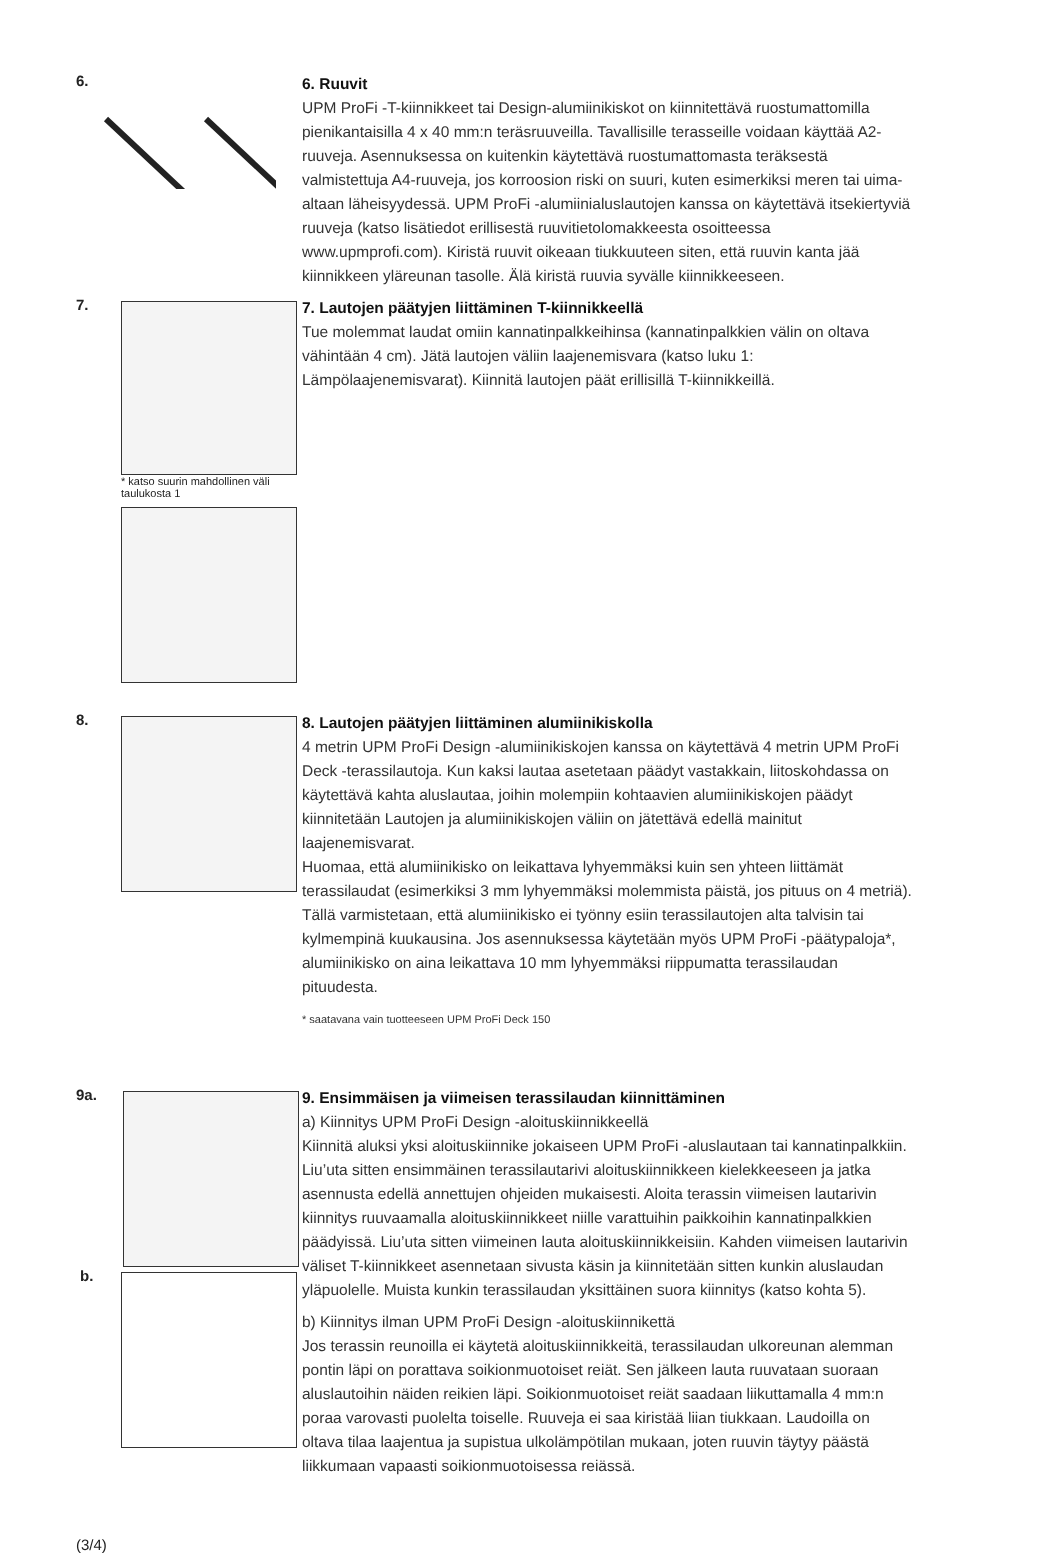6.
6. Ruuvit
UPM ProFi -T-kiinnikkeet tai Design-alumiinikiskot on kiinnitettävä ruostumattomilla pienikantaisilla 4 x 40 mm:n teräsruuveilla. Tavallisille terasseille voidaan käyttää A2-ruuveja. Asennuksessa on kuitenkin käytettävä ruostumattomasta teräksestä valmistettuja A4-ruuveja, jos korroosion riski on suuri, kuten esimerkiksi meren tai uima-altaan läheisyydessä. UPM ProFi -alumiinialuslautojen kanssa on käytettävä itsekiertyviä ruuveja (katso lisätiedot erillisestä ruuvitietolomakkeesta osoitteessa www.upmprofi.com). Kiristä ruuvit oikeaan tiukkuuteen siten, että ruuvin kanta jää kiinnikkeen yläreunan tasolle. Älä kiristä ruuvia syvälle kiinnikkeeseen.
7.
* katso suurin mahdollinen väli taulukosta 1
7. Lautojen päätyjen liittäminen T-kiinnikkeellä
Tue molemmat laudat omiin kannatinpalkkeihinsa (kannatinpalkkien välin on oltava vähintään 4 cm). Jätä lautojen väliin laajenemisvara (katso luku 1: Lämpölaajenemisvarat). Kiinnitä lautojen päät erillisillä T-kiinnikkeillä.
8.
8. Lautojen päätyjen liittäminen alumiinikiskolla
4 metrin UPM ProFi Design -alumiinikiskojen kanssa on käytettävä 4 metrin UPM ProFi Deck -terassilautoja. Kun kaksi lautaa asetetaan päädyt vastakkain, liitoskohdassa on käytettävä kahta aluslautaa, joihin molempiin kohtaavien alumiinikiskojen päädyt kiinnitetään Lautojen ja alumiinikiskojen väliin on jätettävä edellä mainitut laajenemisvarat.
Huomaa, että alumiinikisko on leikattava lyhyemmäksi kuin sen yhteen liittämät terassilaudat (esimerkiksi 3 mm lyhyemmäksi molemmista päistä, jos pituus on 4 metriä). Tällä varmistetaan, että alumiinikisko ei työnny esiin terassilautojen alta talvisin tai kylmempinä kuukausina. Jos asennuksessa käytetään myös UPM ProFi -päätypaloja*, alumiinikisko on aina leikattava 10 mm lyhyemmäksi riippumatta terassilaudan pituudesta.
* saatavana vain tuotteeseen UPM ProFi Deck 150
9a.
b.
9. Ensimmäisen ja viimeisen terassilaudan kiinnittäminen
a) Kiinnitys UPM ProFi Design -aloituskiinnikkeellä
Kiinnitä aluksi yksi aloituskiinnike jokaiseen UPM ProFi -aluslautaan tai kannatinpalkkiin. Liu’uta sitten ensimmäinen terassilautarivi aloituskiinnikkeen kielekkeeseen ja jatka asennusta edellä annettujen ohjeiden mukaisesti. Aloita terassin viimeisen lautarivin kiinnitys ruuvaamalla aloituskiinnikkeet niille varattuihin paikkoihin kannatinpalkkien päädyissä. Liu’uta sitten viimeinen lauta aloituskiinnikkeisiin. Kahden viimeisen lautarivin väliset T-kiinnikkeet asennetaan sivusta käsin ja kiinnitetään sitten kunkin aluslaudan yläpuolelle. Muista kunkin terassilaudan yksittäinen suora kiinnitys (katso kohta 5).
b) Kiinnitys ilman UPM ProFi Design -aloituskiinnikettä
Jos terassin reunoilla ei käytetä aloituskiinnikkeitä, terassilaudan ulkoreunan alemman pontin läpi on porattava soikionmuotoiset reiät. Sen jälkeen lauta ruuvataan suoraan aluslautoihin näiden reikien läpi. Soikionmuotoiset reiät saadaan liikuttamalla 4 mm:n poraa varovasti puolelta toiselle. Ruuveja ei saa kiristää liian tiukkaan. Laudoilla on oltava tilaa laajentua ja supistua ulkolämpötilan mukaan, joten ruuvin täytyy päästä liikkumaan vapaasti soikionmuotoisessa reiässä.
(3/4)